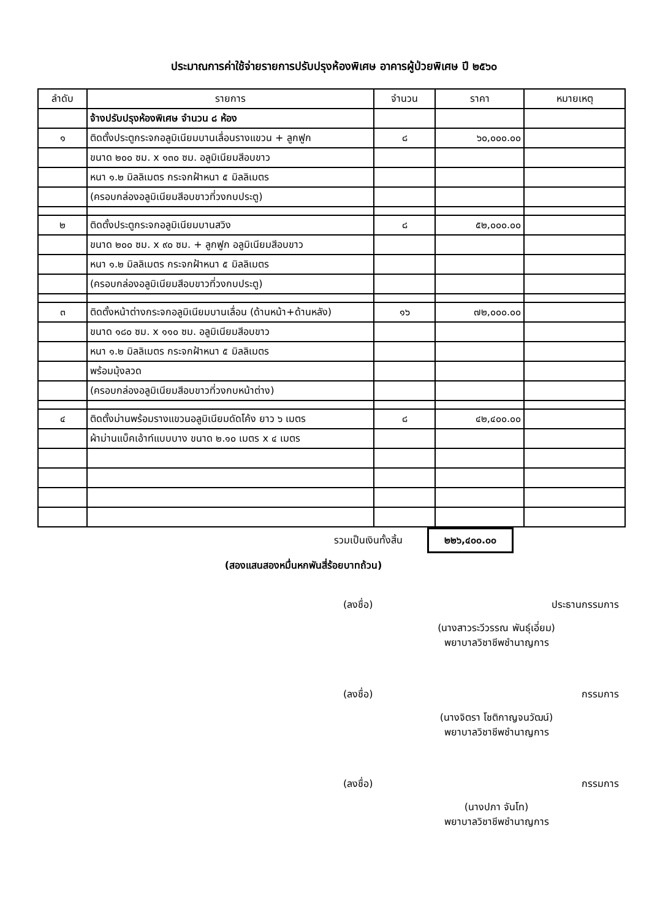ประมาณการค่าใช้จ่ายรายการปรับปรุงห้องพิเศษ อาคารผู้ป่วยพิเศษ ปี ๒๕๖๐
| ลำดับ | รายการ | จำนวน | ราคา | หมายเหตุ |
| --- | --- | --- | --- | --- |
| | จ้างปรับปรุงห้องพิเศษ จำนวน ๘ ห้อง | | | |
| ๑ | ติดตั้งประตูกระจกอลูมิเนียมบานเลื่อนรางแขวน + ลูกฟูก | ๘ | ๖๐,๐๐๐.๐๐ | |
| | ขนาด ๒๐๐ ซม. x ๑๓๐ ซม. อลูมิเนียมสีอบขาว | | | |
| | หนา ๑.๒ มิลลิเมตร กระจกฝ้าหนา ๕ มิลลิเมตร | | | |
| | (ครอบกล่องอลูมิเนียมสีอบขาวที่วงกบประตู) | | | |
| ๒ | ติดตั้งประตูกระจกอลูมิเนียมบานสวิง | ๘ | ๕๒,๐๐๐.๐๐ | |
| | ขนาด ๒๐๐ ซม. x ๙๐ ซม. + ลูกฟูก อลูมิเนียมสีอบขาว | | | |
| | หนา ๑.๒ มิลลิเมตร กระจกฝ้าหนา ๕ มิลลิเมตร | | | |
| | (ครอบกล่องอลูมิเนียมสีอบขาวที่วงกบประตู) | | | |
| ๓ | ติดตั้งหน้าต่างกระจกอลูมิเนียมบานเลื่อน (ด้านหน้า+ด้านหลัง) | ๑๖ | ๗๒,๐๐๐.๐๐ | |
| | ขนาด ๑๘๐ ซม. x ๑๑๐ ซม. อลูมิเนียมสีอบขาว | | | |
| | หนา ๑.๒ มิลลิเมตร กระจกฝ้าหนา ๕ มิลลิเมตร | | | |
| | พร้อมมุ้งลวด | | | |
| | (ครอบกล่องอลูมิเนียมสีอบขาวที่วงกบหน้าต่าง) | | | |
| ๔ | ติดตั้งม่านพร้อมรางแขวนอลูมิเนียมดัดโค้ง ยาว ๖ เมตร | ๘ | ๔๒,๔๐๐.๐๐ | |
| | ผ้าม่านแบ็คเอ้าท์แบบบาง ขนาด ๒.๑๐ เมตร x ๔ เมตร | | | |
รวมเป็นเงินทั้งสิ้น ๒๒๖,๔๐๐.๐๐
(สองแสนสองหมื่นหกพันสี่ร้อยบาทถ้วน)
(ลงชื่อ) ประธานกรรมการ
(นางสาวระวีวรรณ พันธุ์เอี่ยม)
พยาบาลวิชาชีพชำนาญการ
(ลงชื่อ) กรรมการ
(นางจิตรา โชติกาญจนวัฒน์)
พยาบาลวิชาชีพชำนาญการ
(ลงชื่อ) กรรมการ
(นางปภา จันโท)
พยาบาลวิชาชีพชำนาญการ